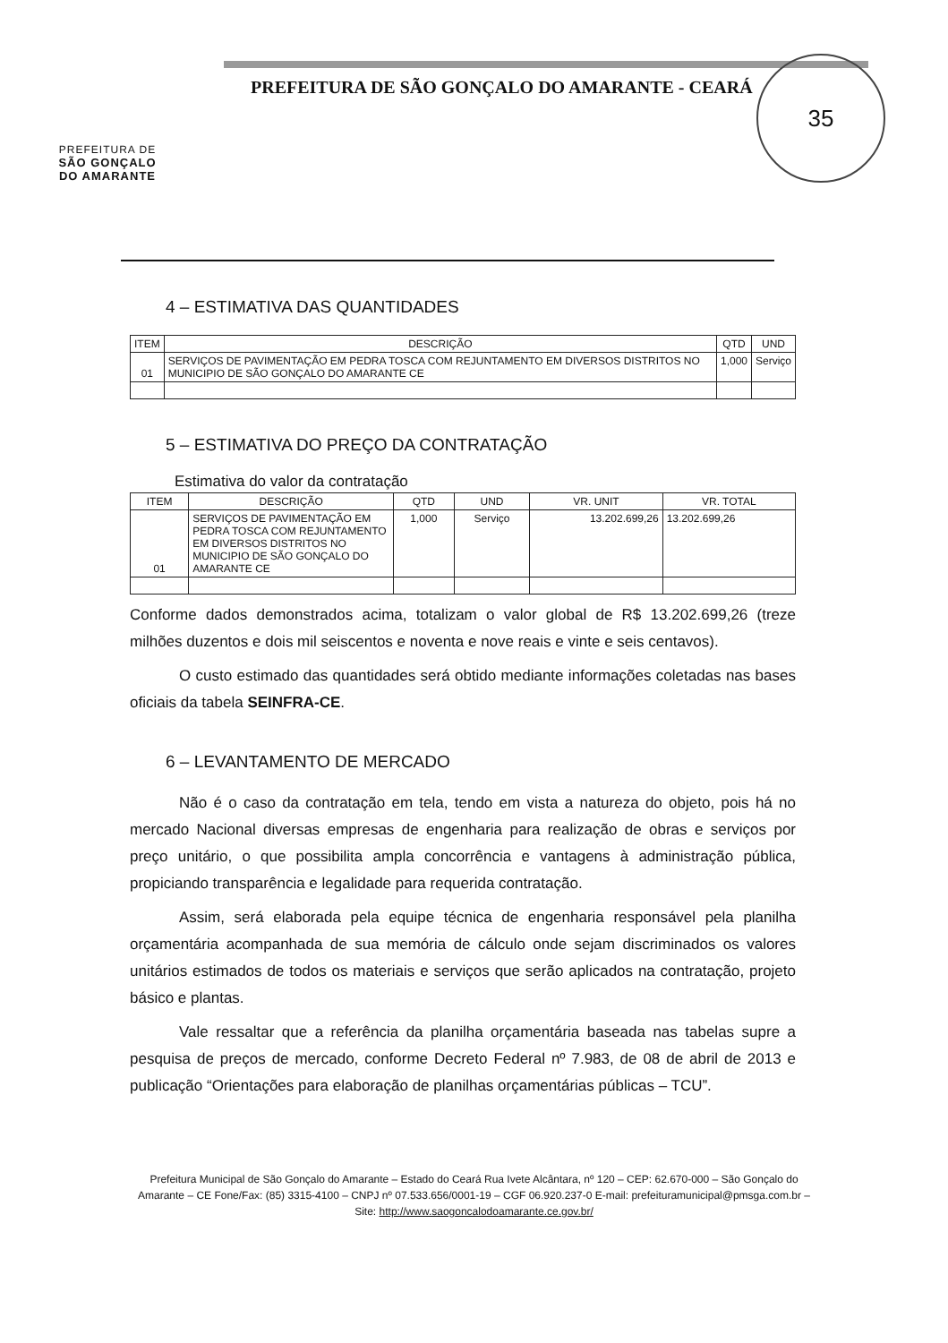PREFEITURA DE
SÃO GONÇALO
DO AMARANTE
PREFEITURA DE SÃO GONÇALO DO AMARANTE - CEARÁ
35
4 – ESTIMATIVA DAS QUANTIDADES
| ITEM | DESCRIÇÃO | QTD | UND |
| --- | --- | --- | --- |
| 01 | SERVIÇOS DE PAVIMENTAÇÃO EM PEDRA TOSCA COM REJUNTAMENTO EM DIVERSOS DISTRITOS NO MUNICIPIO DE SÃO GONÇALO DO AMARANTE CE | 1,000 | Serviço |
5 – ESTIMATIVA DO PREÇO DA CONTRATAÇÃO
Estimativa do valor da contratação
| ITEM | DESCRIÇÃO | QTD | UND | VR. UNIT | VR. TOTAL |
| --- | --- | --- | --- | --- | --- |
| 01 | SERVIÇOS DE PAVIMENTAÇÃO EM PEDRA TOSCA COM REJUNTAMENTO EM DIVERSOS DISTRITOS NO MUNICIPIO DE SÃO GONÇALO DO AMARANTE CE | 1,000 | Serviço | 13.202.699,26 | 13.202.699,26 |
Conforme dados demonstrados acima, totalizam o valor global de R$ 13.202.699,26 (treze milhões duzentos e dois mil seiscentos e noventa e nove reais e vinte e seis centavos).
O custo estimado das quantidades será obtido mediante informações coletadas nas bases oficiais da tabela SEINFRA-CE.
6 – LEVANTAMENTO DE MERCADO
Não é o caso da contratação em tela, tendo em vista a natureza do objeto, pois há no mercado Nacional diversas empresas de engenharia para realização de obras e serviços por preço unitário, o que possibilita ampla concorrência e vantagens à administração pública, propiciando transparência e legalidade para requerida contratação.
Assim, será elaborada pela equipe técnica de engenharia responsável pela planilha orçamentária acompanhada de sua memória de cálculo onde sejam discriminados os valores unitários estimados de todos os materiais e serviços que serão aplicados na contratação, projeto básico e plantas.
Vale ressaltar que a referência da planilha orçamentária baseada nas tabelas supre a pesquisa de preços de mercado, conforme Decreto Federal nº 7.983, de 08 de abril de 2013 e publicação “Orientações para elaboração de planilhas orçamentárias públicas – TCU”.
Prefeitura Municipal de São Gonçalo do Amarante – Estado do Ceará Rua Ivete Alcântara, nº 120 – CEP: 62.670-000 – São Gonçalo do Amarante – CE Fone/Fax: (85) 3315-4100 – CNPJ nº 07.533.656/0001-19 – CGF 06.920.237-0 E-mail: prefeituramunicipal@pmsga.com.br – Site: http://www.saogoncalodoamarante.ce.gov.br/